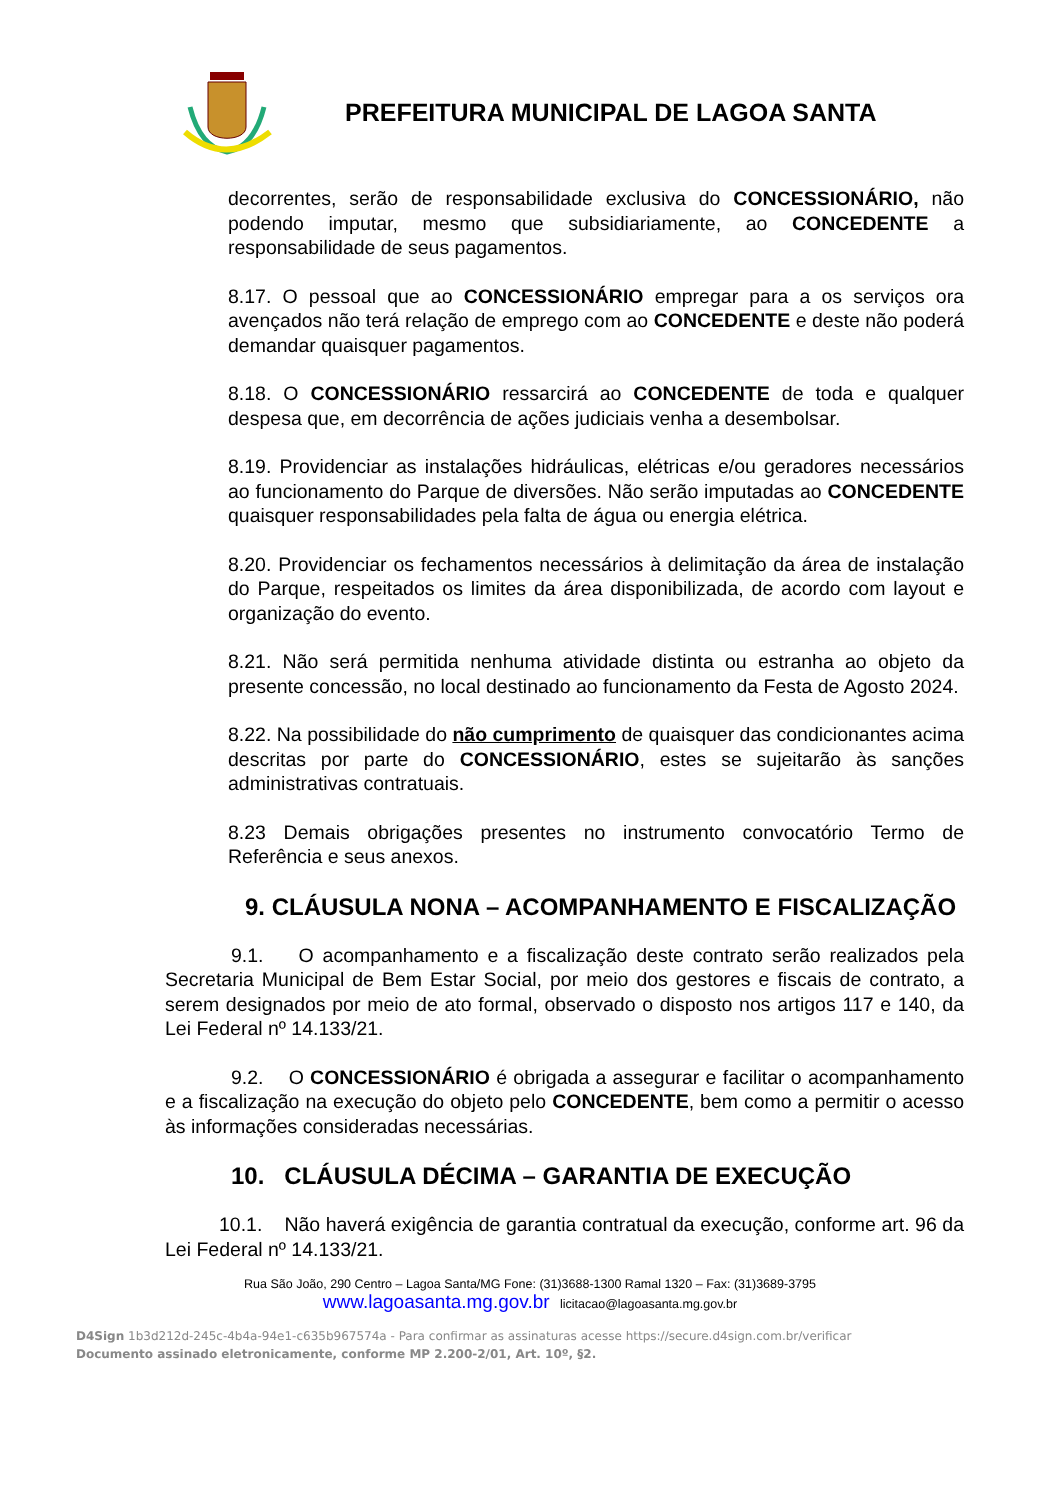PREFEITURA MUNICIPAL DE LAGOA SANTA
decorrentes, serão de responsabilidade exclusiva do CONCESSIONÁRIO, não podendo imputar, mesmo que subsidiariamente, ao CONCEDENTE a responsabilidade de seus pagamentos.
8.17. O pessoal que ao CONCESSIONÁRIO empregar para a os serviços ora avençados não terá relação de emprego com ao CONCEDENTE e deste não poderá demandar quaisquer pagamentos.
8.18. O CONCESSIONÁRIO ressarcirá ao CONCEDENTE de toda e qualquer despesa que, em decorrência de ações judiciais venha a desembolsar.
8.19. Providenciar as instalações hidráulicas, elétricas e/ou geradores necessários ao funcionamento do Parque de diversões. Não serão imputadas ao CONCEDENTE quaisquer responsabilidades pela falta de água ou energia elétrica.
8.20. Providenciar os fechamentos necessários à delimitação da área de instalação do Parque, respeitados os limites da área disponibilizada, de acordo com layout e organização do evento.
8.21. Não será permitida nenhuma atividade distinta ou estranha ao objeto da presente concessão, no local destinado ao funcionamento da Festa de Agosto 2024.
8.22. Na possibilidade do não cumprimento de quaisquer das condicionantes acima descritas por parte do CONCESSIONÁRIO, estes se sujeitarão às sanções administrativas contratuais.
8.23 Demais obrigações presentes no instrumento convocatório Termo de Referência e seus anexos.
9. CLÁUSULA NONA – ACOMPANHAMENTO E FISCALIZAÇÃO
9.1. O acompanhamento e a fiscalização deste contrato serão realizados pela Secretaria Municipal de Bem Estar Social, por meio dos gestores e fiscais de contrato, a serem designados por meio de ato formal, observado o disposto nos artigos 117 e 140, da Lei Federal nº 14.133/21.
9.2. O CONCESSIONÁRIO é obrigada a assegurar e facilitar o acompanhamento e a fiscalização na execução do objeto pelo CONCEDENTE, bem como a permitir o acesso às informações consideradas necessárias.
10. CLÁUSULA DÉCIMA – GARANTIA DE EXECUÇÃO
10.1. Não haverá exigência de garantia contratual da execução, conforme art. 96 da Lei Federal nº 14.133/21.
Rua São João, 290 Centro – Lagoa Santa/MG Fone: (31)3688-1300 Ramal 1320 – Fax: (31)3689-3795
www.lagoasanta.mg.gov.br licitacao@lagoasanta.mg.gov.br
D4Sign 1b3d212d-245c-4b4a-94e1-c635b967574a - Para confirmar as assinaturas acesse https://secure.d4sign.com.br/verificar
Documento assinado eletronicamente, conforme MP 2.200-2/01, Art. 10º, §2.